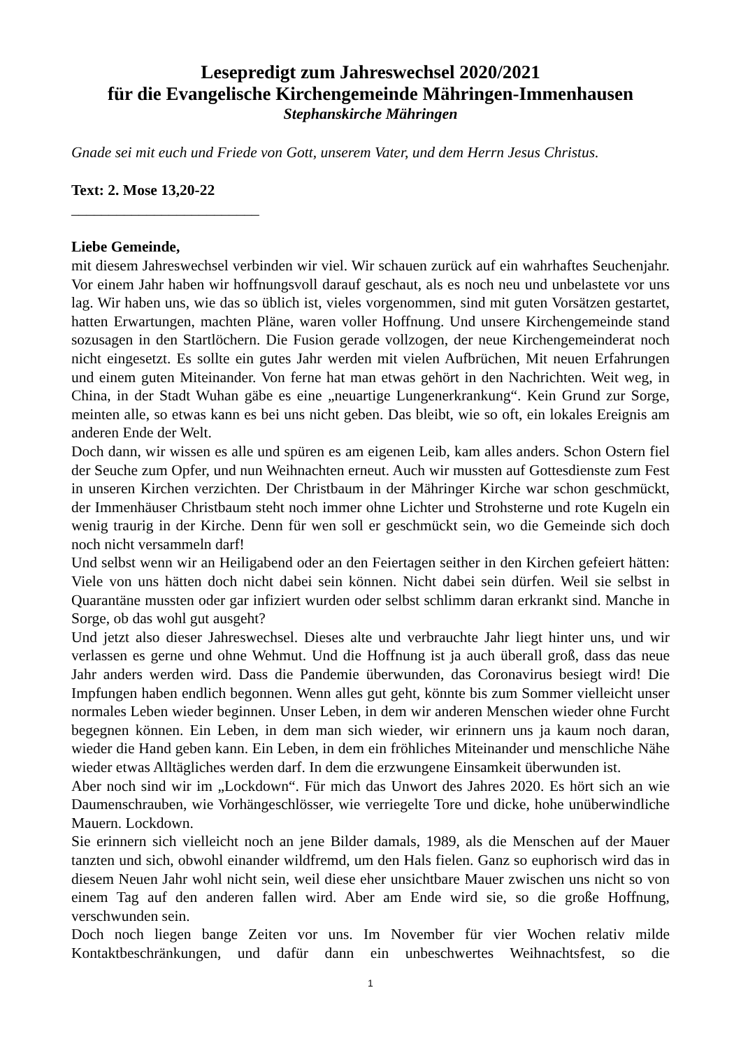Lesepredigt zum Jahreswechsel 2020/2021
für die Evangelische Kirchengemeinde Mähringen-Immenhausen
Stephanskirche Mähringen
Gnade sei mit euch und Friede von Gott, unserem Vater, und dem Herrn Jesus Christus.
Text: 2. Mose 13,20-22
_________________________
Liebe Gemeinde,
mit diesem Jahreswechsel verbinden wir viel. Wir schauen zurück auf ein wahrhaftes Seuchenjahr. Vor einem Jahr haben wir hoffnungsvoll darauf geschaut, als es noch neu und unbelastete vor uns lag. Wir haben uns, wie das so üblich ist, vieles vorgenommen, sind mit guten Vorsätzen gestartet, hatten Erwartungen, machten Pläne, waren voller Hoffnung. Und unsere Kirchengemeinde stand sozusagen in den Startlöchern. Die Fusion gerade vollzogen, der neue Kirchengemeinderat noch nicht eingesetzt. Es sollte ein gutes Jahr werden mit vielen Aufbrüchen, Mit neuen Erfahrungen und einem guten Miteinander. Von ferne hat man etwas gehört in den Nachrichten. Weit weg, in China, in der Stadt Wuhan gäbe es eine „neuartige Lungenerkrankung“. Kein Grund zur Sorge, meinten alle, so etwas kann es bei uns nicht geben. Das bleibt, wie so oft, ein lokales Ereignis am anderen Ende der Welt.
Doch dann, wir wissen es alle und spüren es am eigenen Leib, kam alles anders. Schon Ostern fiel der Seuche zum Opfer, und nun Weihnachten erneut. Auch wir mussten auf Gottesdienste zum Fest in unseren Kirchen verzichten. Der Christbaum in der Mähringer Kirche war schon geschmückt, der Immenhäuser Christbaum steht noch immer ohne Lichter und Strohsterne und rote Kugeln ein wenig traurig in der Kirche. Denn für wen soll er geschmückt sein, wo die Gemeinde sich doch noch nicht versammeln darf!
Und selbst wenn wir an Heiligabend oder an den Feiertagen seither in den Kirchen gefeiert hätten: Viele von uns hätten doch nicht dabei sein können. Nicht dabei sein dürfen. Weil sie selbst in Quarantäne mussten oder gar infiziert wurden oder selbst schlimm daran erkrankt sind. Manche in Sorge, ob das wohl gut ausgeht?
Und jetzt also dieser Jahreswechsel. Dieses alte und verbrauchte Jahr liegt hinter uns, und wir verlassen es gerne und ohne Wehmut. Und die Hoffnung ist ja auch überall groß, dass das neue Jahr anders werden wird. Dass die Pandemie überwunden, das Coronavirus besiegt wird! Die Impfungen haben endlich begonnen. Wenn alles gut geht, könnte bis zum Sommer vielleicht unser normales Leben wieder beginnen. Unser Leben, in dem wir anderen Menschen wieder ohne Furcht begegnen können. Ein Leben, in dem man sich wieder, wir erinnern uns ja kaum noch daran, wieder die Hand geben kann. Ein Leben, in dem ein fröhliches Miteinander und menschliche Nähe wieder etwas Alltägliches werden darf. In dem die erzwungene Einsamkeit überwunden ist.
Aber noch sind wir im „Lockdown“. Für mich das Unwort des Jahres 2020. Es hört sich an wie Daumenschrauben, wie Vorhängeschlösser, wie verriegelte Tore und dicke, hohe unüberwindliche Mauern. Lockdown.
Sie erinnern sich vielleicht noch an jene Bilder damals, 1989, als die Menschen auf der Mauer tanzten und sich, obwohl einander wildfremd, um den Hals fielen. Ganz so euphorisch wird das in diesem Neuen Jahr wohl nicht sein, weil diese eher unsichtbare Mauer zwischen uns nicht so von einem Tag auf den anderen fallen wird. Aber am Ende wird sie, so die große Hoffnung, verschwunden sein.
Doch noch liegen bange Zeiten vor uns. Im November für vier Wochen relativ milde Kontaktbeschränkungen, und dafür dann ein unbeschwertes Weihnachtsfest, so die
1